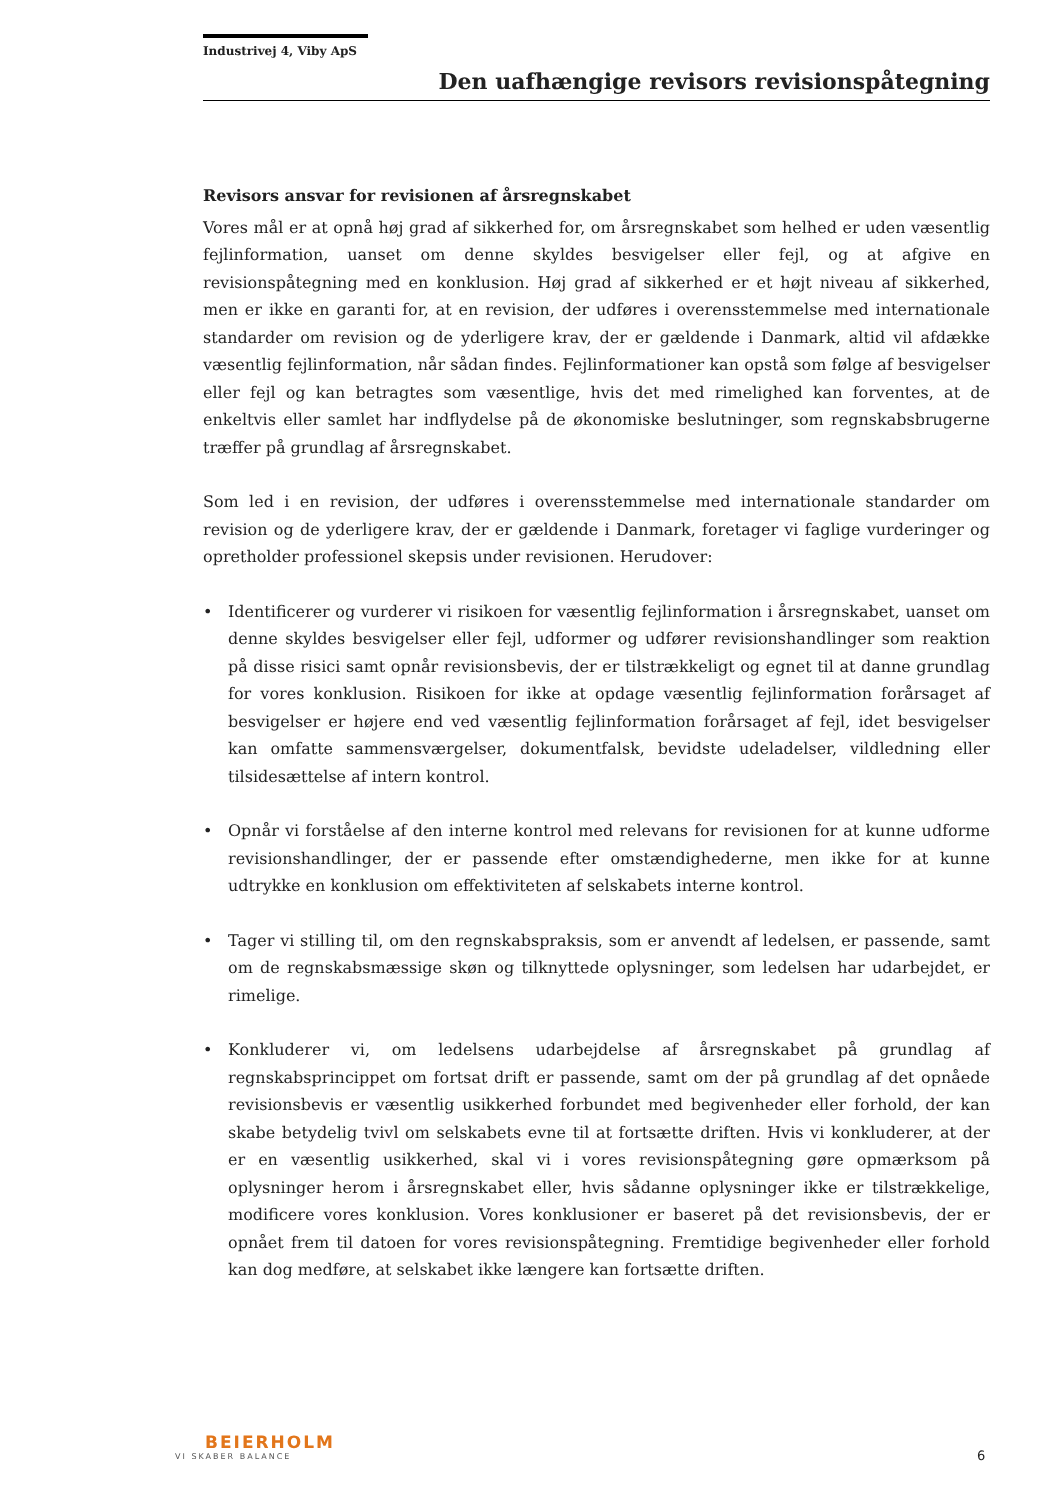Industrivej 4, Viby ApS
Den uafhængige revisors revisionspåtegning
Revisors ansvar for revisionen af årsregnskabet
Vores mål er at opnå høj grad af sikkerhed for, om årsregnskabet som helhed er uden væsentlig fejlinformation, uanset om denne skyldes besvigelser eller fejl, og at afgive en revisionspåtegning med en konklusion. Høj grad af sikkerhed er et højt niveau af sikkerhed, men er ikke en garanti for, at en revision, der udføres i overensstemmelse med internationale standarder om revision og de yderligere krav, der er gældende i Danmark, altid vil afdække væsentlig fejlinformation, når sådan findes. Fejlinformationer kan opstå som følge af besvigelser eller fejl og kan betragtes som væsentlige, hvis det med rimelighed kan forventes, at de enkeltvis eller samlet har indflydelse på de økonomiske beslutninger, som regnskabsbrugerne træffer på grundlag af årsregnskabet.
Som led i en revision, der udføres i overensstemmelse med internationale standarder om revision og de yderligere krav, der er gældende i Danmark, foretager vi faglige vurderinger og opretholder professionel skepsis under revisionen. Herudover:
• Identificerer og vurderer vi risikoen for væsentlig fejlinformation i årsregnskabet, uanset om denne skyldes besvigelser eller fejl, udformer og udfører revisionshandlinger som reaktion på disse risici samt opnår revisionsbevis, der er tilstrækkeligt og egnet til at danne grundlag for vores konklusion. Risikoen for ikke at opdage væsentlig fejlinformation forårsaget af besvigelser er højere end ved væsentlig fejlinformation forårsaget af fejl, idet besvigelser kan omfatte sammensværgelser, dokumentfalsk, bevidste udeladelser, vildledning eller tilsidesættelse af intern kontrol.
• Opnår vi forståelse af den interne kontrol med relevans for revisionen for at kunne udforme revisionshandlinger, der er passende efter omstændighederne, men ikke for at kunne udtrykke en konklusion om effektiviteten af selskabets interne kontrol.
• Tager vi stilling til, om den regnskabspraksis, som er anvendt af ledelsen, er passende, samt om de regnskabsmæssige skøn og tilknyttede oplysninger, som ledelsen har udarbejdet, er rimelige.
• Konkluderer vi, om ledelsens udarbejdelse af årsregnskabet på grundlag af regnskabsprincippet om fortsat drift er passende, samt om der på grundlag af det opnåede revisionsbevis er væsentlig usikkerhed forbundet med begivenheder eller forhold, der kan skabe betydelig tvivl om selskabets evne til at fortsætte driften. Hvis vi konkluderer, at der er en væsentlig usikkerhed, skal vi i vores revisionspåtegning gøre opmærksom på oplysninger herom i årsregnskabet eller, hvis sådanne oplysninger ikke er tilstrækkelige, modificere vores konklusion. Vores konklusioner er baseret på det revisionsbevis, der er opnået frem til datoen for vores revisionspåtegning. Fremtidige begivenheder eller forhold kan dog medføre, at selskabet ikke længere kan fortsætte driften.
BEIERHOLM
VI SKABER BALANCE
6